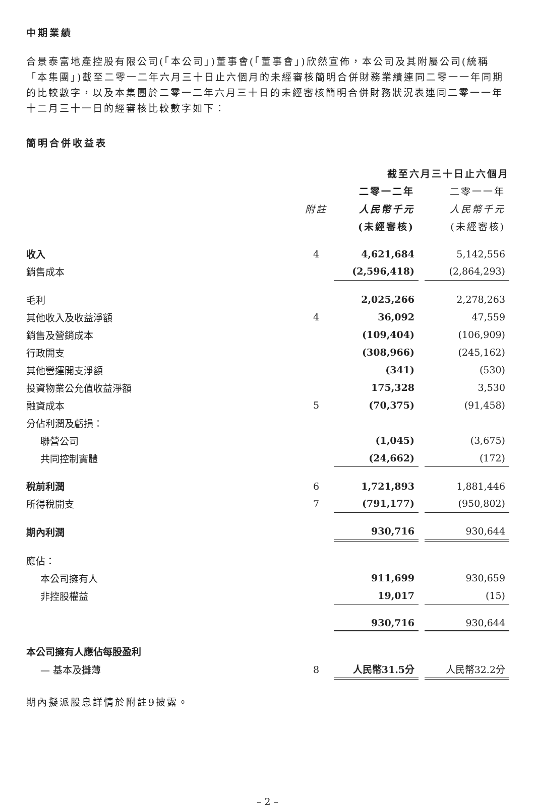中期業績
合景泰富地產控股有限公司(「本公司」)董事會(「董事會」)欣然宣佈，本公司及其附屬公司(統稱「本集團」)截至二零一二年六月三十日止六個月的未經審核簡明合併財務業績連同二零一一年同期的比較數字，以及本集團於二零一二年六月三十日的未經審核簡明合併財務狀況表連同二零一一年十二月三十一日的經審核比較數字如下：
簡明合併收益表
| | | 截至六月三十日止六個月 | | |
| --- | --- | --- | --- | --- |
| | | 二零一二年 | | 二零一一年 |
| | 附註 | 人民幣千元 | | 人民幣千元 |
| | | (未經審核) | | (未經審核) |
| 收入 | 4 | 4,621,684 | | 5,142,556 |
| 銷售成本 | | (2,596,418) | | (2,864,293) |
| 毛利 | | 2,025,266 | | 2,278,263 |
| 其他收入及收益淨額 | 4 | 36,092 | | 47,559 |
| 銷售及營銷成本 | | (109,404) | | (106,909) |
| 行政開支 | | (308,966) | | (245,162) |
| 其他營運開支淨額 | | (341) | | (530) |
| 投資物業公允值收益淨額 | | 175,328 | | 3,530 |
| 融資成本 | 5 | (70,375) | | (91,458) |
| 分佔利潤及虧損： | | | | |
| 聯營公司 | | (1,045) | | (3,675) |
| 共同控制實體 | | (24,662) | | (172) |
| 稅前利潤 | 6 | 1,721,893 | | 1,881,446 |
| 所得稅開支 | 7 | (791,177) | | (950,802) |
| 期內利潤 | | 930,716 | | 930,644 |
| 應佔： | | | | |
| 本公司擁有人 | | 911,699 | | 930,659 |
| 非控股權益 | | 19,017 | | (15) |
| | | 930,716 | | 930,644 |
| 本公司擁有人應佔每股盈利 | | | | |
| — 基本及攤薄 | 8 | 人民幣31.5分 | | 人民幣32.2分 |
期內擬派股息詳情於附註9披露。
– 2 –